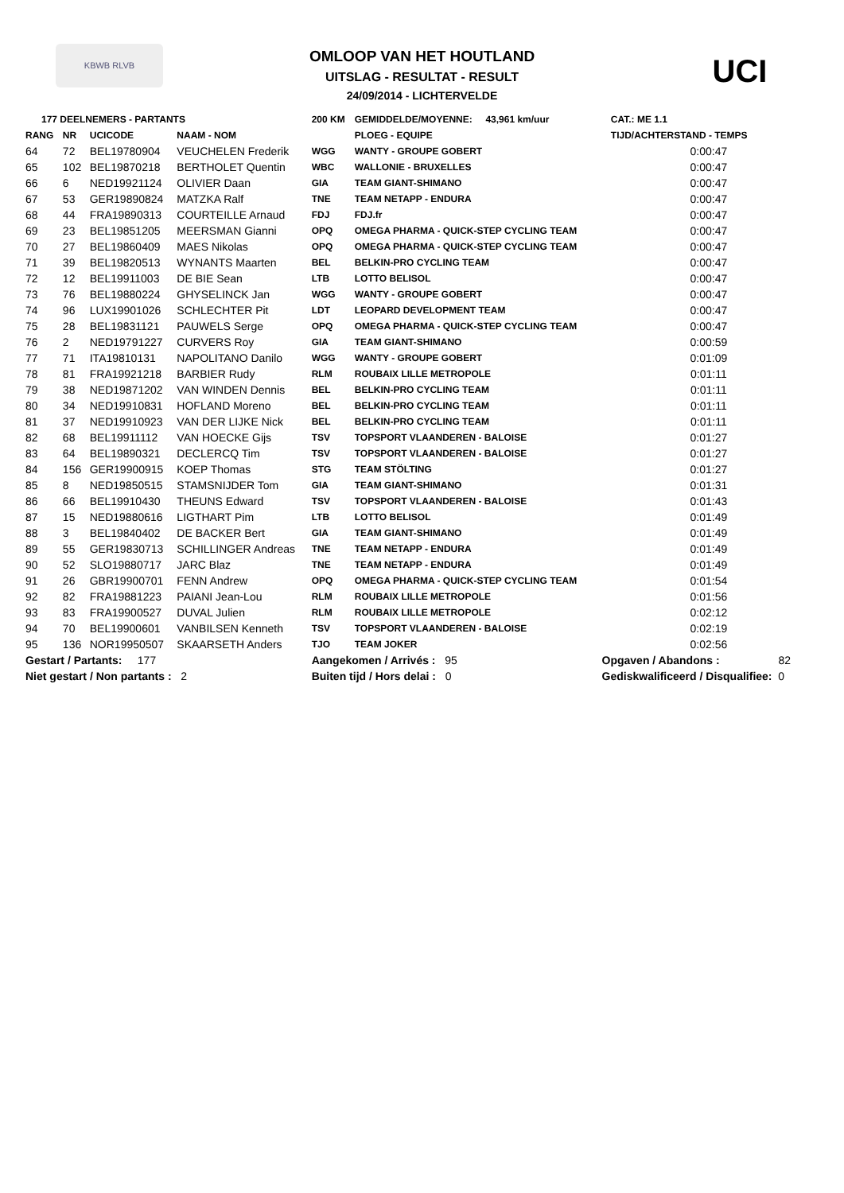KBWB RLVB
OMLOOP VAN HET HOUTLAND
UITSLAG - RESULTAT - RESULT
24/09/2014 - LICHTERVELDE
UCI
| 177 DEELNEMERS - PARTANTS | | | | 200 KM | GEMIDDELDE/MOYENNE: 43,961 km/uur | | CAT.: ME 1.1 |
| --- | --- | --- | --- | --- | --- | --- | --- |
| RANG | NR | UCICODE | NAAM - NOM | | PLOEG - EQUIPE | | TIJD/ACHTERSTAND - TEMPS |
| 64 | 72 | BEL19780904 | VEUCHELEN Frederik | WGG | WANTY - GROUPE GOBERT | | 0:00:47 |
| 65 | 102 | BEL19870218 | BERTHOLET Quentin | WBC | WALLONIE - BRUXELLES | | 0:00:47 |
| 66 | 6 | NED19921124 | OLIVIER Daan | GIA | TEAM GIANT-SHIMANO | | 0:00:47 |
| 67 | 53 | GER19890824 | MATZKA Ralf | TNE | TEAM NETAPP - ENDURA | | 0:00:47 |
| 68 | 44 | FRA19890313 | COURTEILLE Arnaud | FDJ | FDJ.fr | | 0:00:47 |
| 69 | 23 | BEL19851205 | MEERSMAN Gianni | OPQ | OMEGA PHARMA - QUICK-STEP CYCLING TEAM | | 0:00:47 |
| 70 | 27 | BEL19860409 | MAES Nikolas | OPQ | OMEGA PHARMA - QUICK-STEP CYCLING TEAM | | 0:00:47 |
| 71 | 39 | BEL19820513 | WYNANTS Maarten | BEL | BELKIN-PRO CYCLING TEAM | | 0:00:47 |
| 72 | 12 | BEL19911003 | DE BIE Sean | LTB | LOTTO BELISOL | | 0:00:47 |
| 73 | 76 | BEL19880224 | GHYSELINCK Jan | WGG | WANTY - GROUPE GOBERT | | 0:00:47 |
| 74 | 96 | LUX19901026 | SCHLECHTER Pit | LDT | LEOPARD DEVELOPMENT TEAM | | 0:00:47 |
| 75 | 28 | BEL19831121 | PAUWELS Serge | OPQ | OMEGA PHARMA - QUICK-STEP CYCLING TEAM | | 0:00:47 |
| 76 | 2 | NED19791227 | CURVERS Roy | GIA | TEAM GIANT-SHIMANO | | 0:00:59 |
| 77 | 71 | ITA19810131 | NAPOLITANO Danilo | WGG | WANTY - GROUPE GOBERT | | 0:01:09 |
| 78 | 81 | FRA19921218 | BARBIER Rudy | RLM | ROUBAIX LILLE METROPOLE | | 0:01:11 |
| 79 | 38 | NED19871202 | VAN WINDEN Dennis | BEL | BELKIN-PRO CYCLING TEAM | | 0:01:11 |
| 80 | 34 | NED19910831 | HOFLAND Moreno | BEL | BELKIN-PRO CYCLING TEAM | | 0:01:11 |
| 81 | 37 | NED19910923 | VAN DER LIJKE Nick | BEL | BELKIN-PRO CYCLING TEAM | | 0:01:11 |
| 82 | 68 | BEL19911112 | VAN HOECKE Gijs | TSV | TOPSPORT VLAANDEREN - BALOISE | | 0:01:27 |
| 83 | 64 | BEL19890321 | DECLERCQ Tim | TSV | TOPSPORT VLAANDEREN - BALOISE | | 0:01:27 |
| 84 | 156 | GER19900915 | KOEP Thomas | STG | TEAM STÖLTING | | 0:01:27 |
| 85 | 8 | NED19850515 | STAMSNIJDER Tom | GIA | TEAM GIANT-SHIMANO | | 0:01:31 |
| 86 | 66 | BEL19910430 | THEUNS Edward | TSV | TOPSPORT VLAANDEREN - BALOISE | | 0:01:43 |
| 87 | 15 | NED19880616 | LIGTHART Pim | LTB | LOTTO BELISOL | | 0:01:49 |
| 88 | 3 | BEL19840402 | DE BACKER Bert | GIA | TEAM GIANT-SHIMANO | | 0:01:49 |
| 89 | 55 | GER19830713 | SCHILLINGER Andreas | TNE | TEAM NETAPP - ENDURA | | 0:01:49 |
| 90 | 52 | SLO19880717 | JARC Blaz | TNE | TEAM NETAPP - ENDURA | | 0:01:49 |
| 91 | 26 | GBR19900701 | FENN Andrew | OPQ | OMEGA PHARMA - QUICK-STEP CYCLING TEAM | | 0:01:54 |
| 92 | 82 | FRA19881223 | PAIANI Jean-Lou | RLM | ROUBAIX LILLE METROPOLE | | 0:01:56 |
| 93 | 83 | FRA19900527 | DUVAL Julien | RLM | ROUBAIX LILLE METROPOLE | | 0:02:12 |
| 94 | 70 | BEL19900601 | VANBILSEN Kenneth | TSV | TOPSPORT VLAANDEREN - BALOISE | | 0:02:19 |
| 95 | 136 | NOR19950507 | SKAARSETH Anders | TJO | TEAM JOKER | | 0:02:56 |
| Gestart / Partants: 177 | | | | Aangekomen / Arrivés : 95 | | Opgaven / Abandons : 82 | |
| Niet gestart / Non partants : 2 | | | | Buiten tijd / Hors delai : 0 | | Gediskwalificeerd / Disqualifiee: 0 | |